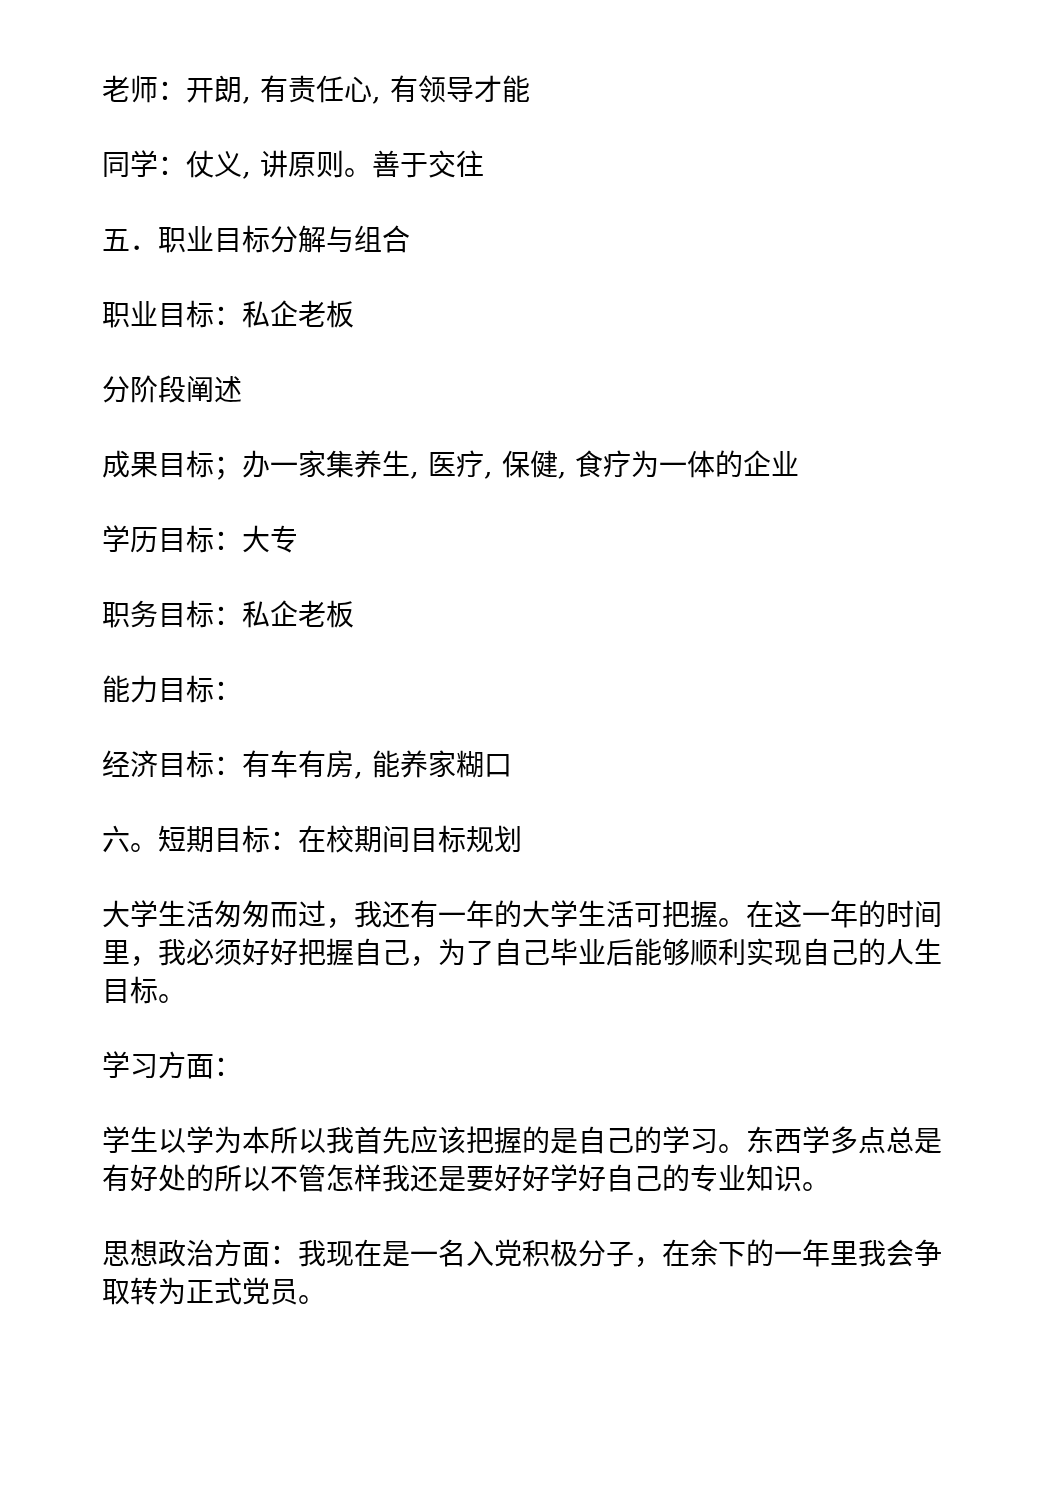老师：开朗, 有责任心, 有领导才能
同学：仗义, 讲原则。善于交往
五．职业目标分解与组合
职业目标：私企老板
分阶段阐述
成果目标；办一家集养生, 医疗, 保健, 食疗为一体的企业
学历目标：大专
职务目标：私企老板
能力目标：
经济目标：有车有房, 能养家糊口
六。短期目标：在校期间目标规划
大学生活匆匆而过，我还有一年的大学生活可把握。在这一年的时间里，我必须好好把握自己，为了自己毕业后能够顺利实现自己的人生目标。
学习方面：
学生以学为本所以我首先应该把握的是自己的学习。东西学多点总是有好处的所以不管怎样我还是要好好学好自己的专业知识。
思想政治方面：我现在是一名入党积极分子，在余下的一年里我会争取转为正式党员。